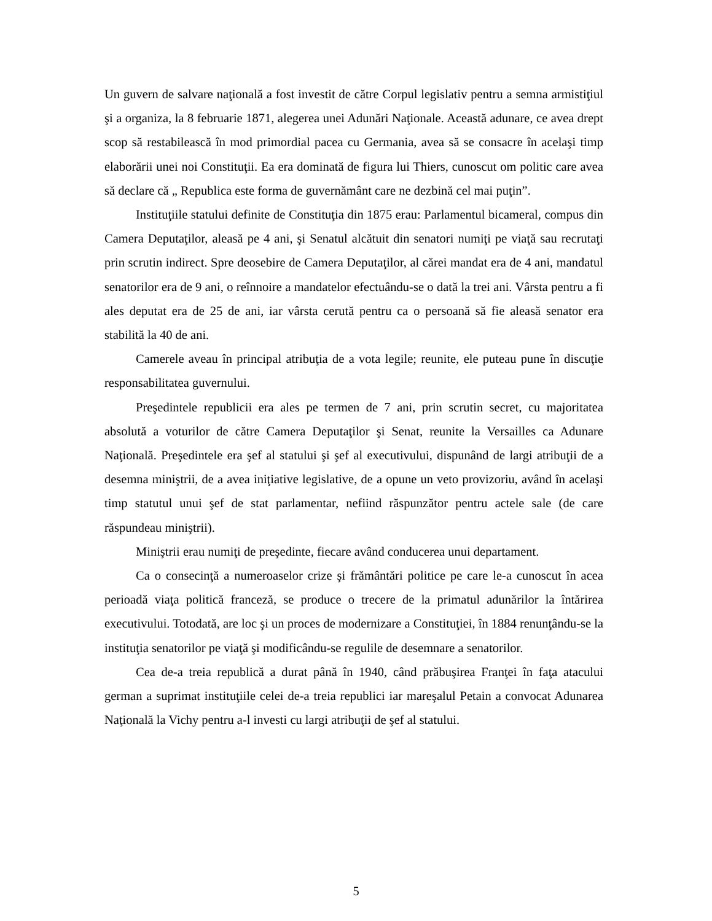Un guvern de salvare naţională a fost investit de către Corpul legislativ pentru a semna armistiţiul şi a organiza, la 8 februarie 1871, alegerea unei Adunări Naţionale. Această adunare, ce avea drept scop să restabilească în mod primordial pacea cu Germania, avea să se consacre în acelaşi timp elaborării unei noi Constituţii. Ea era dominată de figura lui Thiers, cunoscut om politic care avea să declare că „ Republica este forma de guvernământ care ne dezbină cel mai puţin”.
Instituţiile statului definite de Constituţia din 1875 erau: Parlamentul bicameral, compus din Camera Deputaţilor, aleasă pe 4 ani, şi Senatul alcătuit din senatori numiţi pe viaţă sau recrutaţi prin scrutin indirect. Spre deosebire de Camera Deputaţilor, al cărei mandat era de 4 ani, mandatul senatorilor era de 9 ani, o reînnoire a mandatelor efectuându-se o dată la trei ani. Vârsta pentru a fi ales deputat era de 25 de ani, iar vârsta cerută pentru ca o persoană să fie aleasă senator era stabilită la 40 de ani.
Camerele aveau în principal atribuţia de a vota legile; reunite, ele puteau pune în discuţie responsabilitatea guvernului.
Preşedintele republicii era ales pe termen de 7 ani, prin scrutin secret, cu majoritatea absolută a voturilor de către Camera Deputaţilor şi Senat, reunite la Versailles ca Adunare Naţională. Preşedintele era şef al statului şi şef al executivului, dispunând de largi atribuţii de a desemna miniştrii, de a avea iniţiative legislative, de a opune un veto provizoriu, având în acelaşi timp statutul unui şef de stat parlamentar, nefiind răspunzător pentru actele sale (de care răspundeau miniştrii).
Miniştrii erau numiţi de preşedinte, fiecare având conducerea unui departament.
Ca o consecinţă a numeroaselor crize şi frământări politice pe care le-a cunoscut în acea perioadă viaţa politică franceză, se produce o trecere de la primatul adunărilor la întărirea executivului. Totodată, are loc şi un proces de modernizare a Constituţiei, în 1884 renunţându-se la instituţia senatorilor pe viaţă şi modificându-se regulile de desemnare a senatorilor.
Cea de-a treia republică a durat până în 1940, când prăbuşirea Franţei în faţa atacului german a suprimat instituţiile celei de-a treia republici iar mareşalul Petain a convocat Adunarea Naţională la Vichy pentru a-l investi cu largi atribuţii de şef al statului.
5